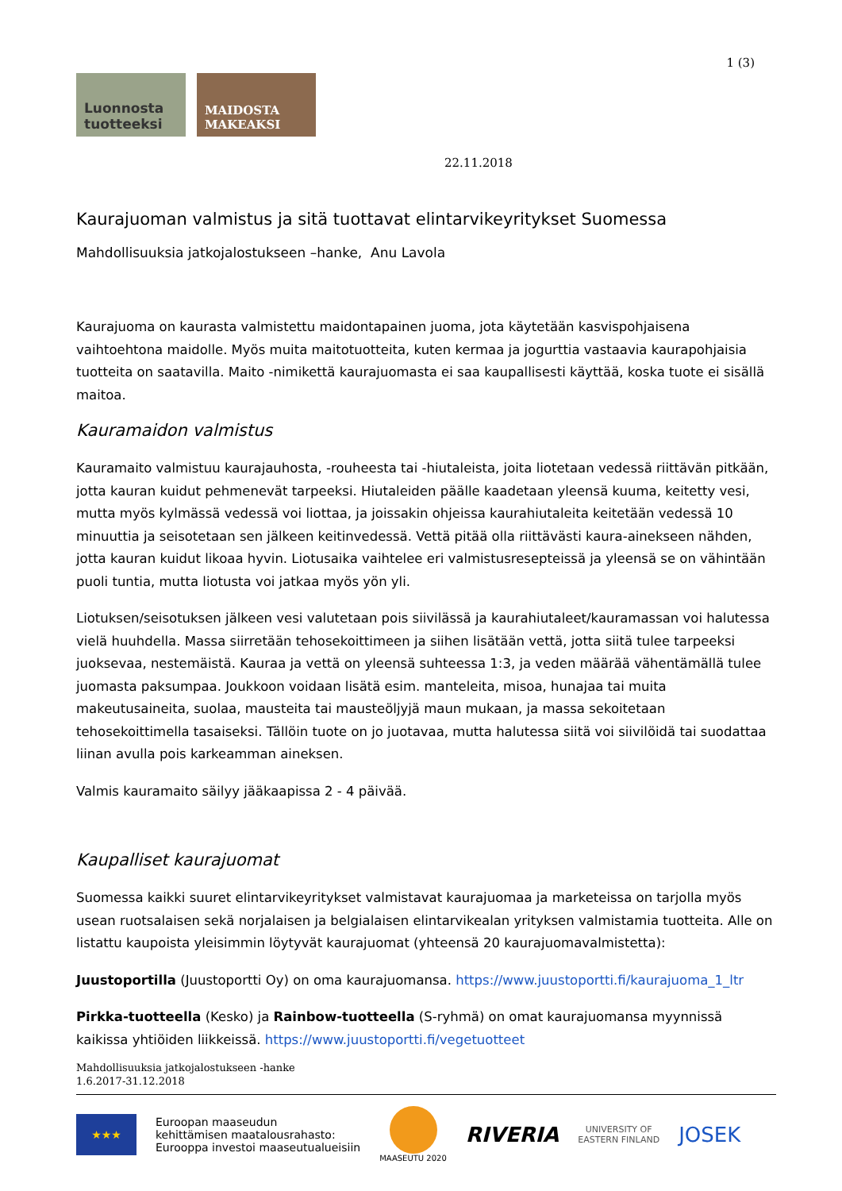1 (3)
Luonnosta
tuotteeksi
MAIDOSTA
MAKEAKSI
22.11.2018
Kaurajuoman valmistus ja sitä tuottavat elintarvikeyritykset Suomessa
Mahdollisuuksia jatkojalostukseen –hanke, Anu Lavola
Kaurajuoma on kaurasta valmistettu maidontapainen juoma, jota käytetään kasvispohjaisena vaihtoehtona maidolle. Myös muita maitotuotteita, kuten kermaa ja jogurttia vastaavia kaurapohjaisia tuotteita on saatavilla. Maito -nimikettä kaurajuomasta ei saa kaupallisesti käyttää, koska tuote ei sisällä maitoa.
Kauramaidon valmistus
Kauramaito valmistuu kaurajauhosta, -rouheesta tai -hiutaleista, joita liotetaan vedessä riittävän pitkään, jotta kauran kuidut pehmenevät tarpeeksi. Hiutaleiden päälle kaadetaan yleensä kuuma, keitetty vesi, mutta myös kylmässä vedessä voi liottaa, ja joissakin ohjeissa kaurahiutaleita keitetään vedessä 10 minuuttia ja seisotetaan sen jälkeen keitinvedessä. Vettä pitää olla riittävästi kaura-ainekseen nähden, jotta kauran kuidut likoaa hyvin. Liotusaika vaihtelee eri valmistusresepteissä ja yleensä se on vähintään puoli tuntia, mutta liotusta voi jatkaa myös yön yli.
Liotuksen/seisotuksen jälkeen vesi valutetaan pois siivilässä ja kaurahiutaleet/kauramassan voi halutessa vielä huuhdella. Massa siirretään tehosekoittimeen ja siihen lisätään vettä, jotta siitä tulee tarpeeksi juoksevaa, nestemäistä. Kauraa ja vettä on yleensä suhteessa 1:3, ja veden määrää vähentämällä tulee juomasta paksumpaa. Joukkoon voidaan lisätä esim. manteleita, misoa, hunajaa tai muita makeutusaineita, suolaa, mausteita tai mausteöljyjä maun mukaan, ja massa sekoitetaan tehosekoittimella tasaiseksi. Tällöin tuote on jo juotavaa, mutta halutessa siitä voi siivilöidä tai suodattaa liinan avulla pois karkeamman aineksen.
Valmis kauramaito säilyy jääkaapissa 2 - 4 päivää.
Kaupalliset kaurajuomat
Suomessa kaikki suuret elintarvikeyritykset valmistavat kaurajuomaa ja marketeissa on tarjolla myös usean ruotsalaisen sekä norjalaisen ja belgialaisen elintarvikealan yrityksen valmistamia tuotteita. Alle on listattu kaupoista yleisimmin löytyvät kaurajuomat (yhteensä 20 kaurajuomavalmistetta):
Juustoportilla (Juustoportti Oy) on oma kaurajuomansa. https://www.juustoportti.fi/kaurajuoma_1_ltr
Pirkka-tuotteella (Kesko) ja Rainbow-tuotteella (S-ryhmä) on omat kaurajuomansa myynnissä kaikissa yhtiöiden liikkeissä. https://www.juustoportti.fi/vegetuotteet
Mahdollisuuksia jatkojalostukseen -hanke
1.6.2017-31.12.2018
★★★
Euroopan maaseudun
kehittämisen maatalousrahasto:
Eurooppa investoi maaseutualueisiin
MAASEUTU 2020
RIVERIA
UNIVERSITY OF
EASTERN FINLAND
JOSEK